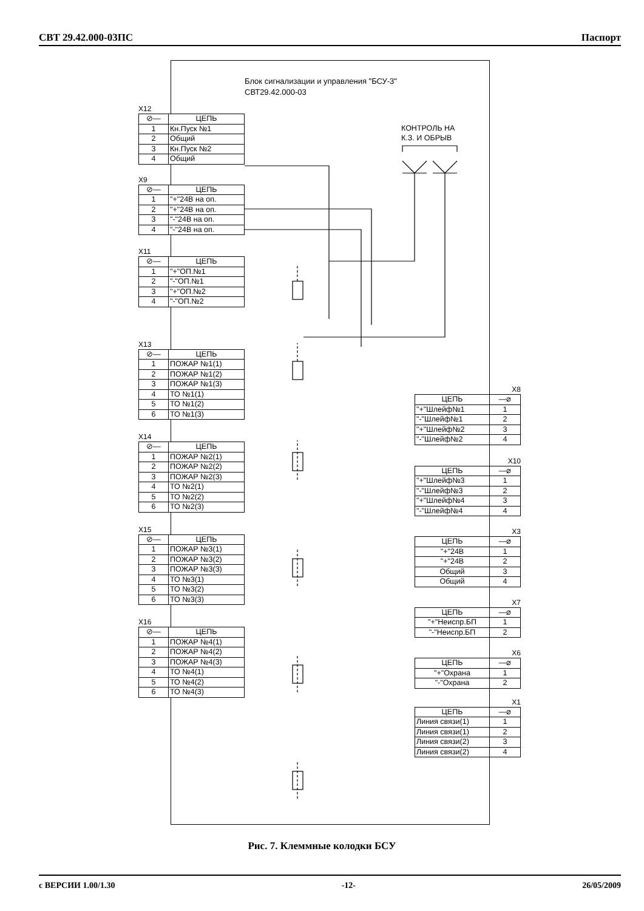СВТ 29.42.000-03ПС Паспорт
Блок сигнализации и управления "БСУ-3"
СВТ29.42.000-03
КОНТРОЛЬ НА
К.З. И ОБРЫВ
X12
| ⊘— | ЦЕПЬ |
| --- | --- |
| 1 | Кн.Пуск №1 |
| 2 | Общий |
| 3 | Кн.Пуск №2 |
| 4 | Общий |
X9
| ⊘— | ЦЕПЬ |
| --- | --- |
| 1 | "+"24В на оп. |
| 2 | "+"24В на оп. |
| 3 | "-"24В на оп. |
| 4 | "-"24В на оп. |
X11
| ⊘— | ЦЕПЬ |
| --- | --- |
| 1 | "+"ОП.№1 |
| 2 | "-"ОП.№1 |
| 3 | "+"ОП.№2 |
| 4 | "-"ОП.№2 |
X13
| ⊘— | ЦЕПЬ |
| --- | --- |
| 1 | ПОЖАР №1(1) |
| 2 | ПОЖАР №1(2) |
| 3 | ПОЖАР №1(3) |
| 4 | ТО №1(1) |
| 5 | ТО №1(2) |
| 6 | ТО №1(3) |
X14
| ⊘— | ЦЕПЬ |
| --- | --- |
| 1 | ПОЖАР №2(1) |
| 2 | ПОЖАР №2(2) |
| 3 | ПОЖАР №2(3) |
| 4 | ТО №2(1) |
| 5 | ТО №2(2) |
| 6 | ТО №2(3) |
X15
| ⊘— | ЦЕПЬ |
| --- | --- |
| 1 | ПОЖАР №3(1) |
| 2 | ПОЖАР №3(2) |
| 3 | ПОЖАР №3(3) |
| 4 | ТО №3(1) |
| 5 | ТО №3(2) |
| 6 | ТО №3(3) |
X16
| ⊘— | ЦЕПЬ |
| --- | --- |
| 1 | ПОЖАР №4(1) |
| 2 | ПОЖАР №4(2) |
| 3 | ПОЖАР №4(3) |
| 4 | ТО №4(1) |
| 5 | ТО №4(2) |
| 6 | ТО №4(3) |
X8
| ЦЕПЬ | —⌀ |
| --- | --- |
| "+"Шлейф№1 | 1 |
| "-"Шлейф№1 | 2 |
| "+"Шлейф№2 | 3 |
| "-"Шлейф№2 | 4 |
X10
| ЦЕПЬ | —⌀ |
| --- | --- |
| "+"Шлейф№3 | 1 |
| "-"Шлейф№3 | 2 |
| "+"Шлейф№4 | 3 |
| "-"Шлейф№4 | 4 |
X3
| ЦЕПЬ | —⌀ |
| --- | --- |
| "+"24В | 1 |
| "+"24В | 2 |
| Общий | 3 |
| Общий | 4 |
X7
| ЦЕПЬ | —⌀ |
| --- | --- |
| "+"Неиспр.БП | 1 |
| "-"Неиспр.БП | 2 |
X6
| ЦЕПЬ | —⌀ |
| --- | --- |
| "+"Охрана | 1 |
| "-"Охрана | 2 |
X1
| ЦЕПЬ | —⌀ |
| --- | --- |
| Линия связи(1) | 1 |
| Линия связи(1) | 2 |
| Линия связи(2) | 3 |
| Линия связи(2) | 4 |
Рис. 7. Клеммные колодки БСУ
с ВЕРСИИ 1.00/1.30 -12- 26/05/2009